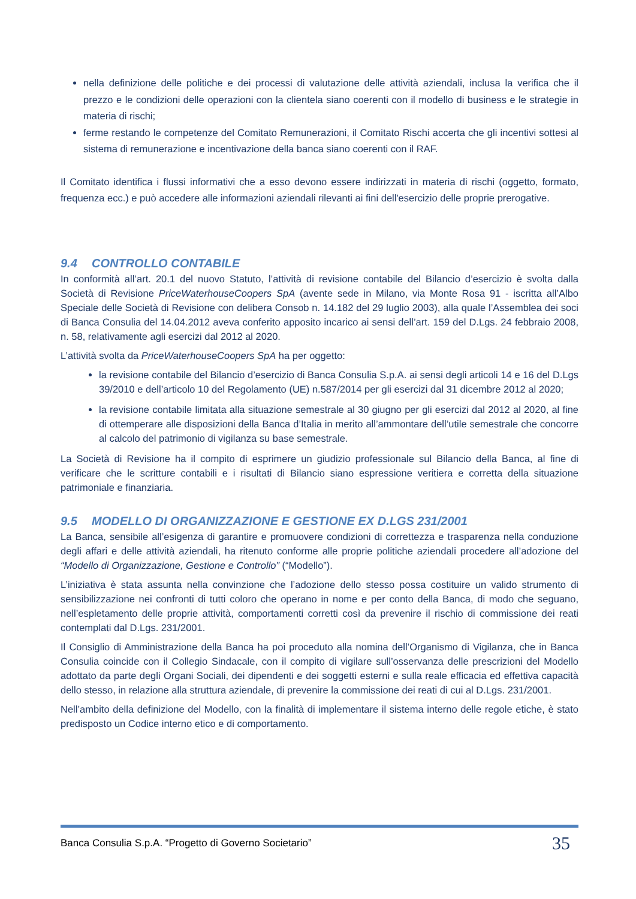nella definizione delle politiche e dei processi di valutazione delle attività aziendali, inclusa la verifica che il prezzo e le condizioni delle operazioni con la clientela siano coerenti con il modello di business e le strategie in materia di rischi;
ferme restando le competenze del Comitato Remunerazioni, il Comitato Rischi accerta che gli incentivi sottesi al sistema di remunerazione e incentivazione della banca siano coerenti con il RAF.
Il Comitato identifica i flussi informativi che a esso devono essere indirizzati in materia di rischi (oggetto, formato, frequenza ecc.) e può accedere alle informazioni aziendali rilevanti ai fini dell'esercizio delle proprie prerogative.
9.4 CONTROLLO CONTABILE
In conformità all’art. 20.1 del nuovo Statuto, l’attività di revisione contabile del Bilancio d’esercizio è svolta dalla Società di Revisione PriceWaterhouseCoopers SpA (avente sede in Milano, via Monte Rosa 91 - iscritta all’Albo Speciale delle Società di Revisione con delibera Consob n. 14.182 del 29 luglio 2003), alla quale l’Assemblea dei soci di Banca Consulia del 14.04.2012 aveva conferito apposito incarico ai sensi dell’art. 159 del D.Lgs. 24 febbraio 2008, n. 58, relativamente agli esercizi dal 2012 al 2020.
L’attività svolta da PriceWaterhouseCoopers SpA ha per oggetto:
la revisione contabile del Bilancio d’esercizio di Banca Consulia S.p.A. ai sensi degli articoli 14 e 16 del D.Lgs 39/2010 e dell’articolo 10 del Regolamento (UE) n.587/2014 per gli esercizi dal 31 dicembre 2012 al 2020;
la revisione contabile limitata alla situazione semestrale al 30 giugno per gli esercizi dal 2012 al 2020, al fine di ottemperare alle disposizioni della Banca d’Italia in merito all’ammontare dell’utile semestrale che concorre al calcolo del patrimonio di vigilanza su base semestrale.
La Società di Revisione ha il compito di esprimere un giudizio professionale sul Bilancio della Banca, al fine di verificare che le scritture contabili e i risultati di Bilancio siano espressione veritiera e corretta della situazione patrimoniale e finanziaria.
9.5 MODELLO DI ORGANIZZAZIONE E GESTIONE EX D.LGS 231/2001
La Banca, sensibile all’esigenza di garantire e promuovere condizioni di correttezza e trasparenza nella conduzione degli affari e delle attività aziendali, ha ritenuto conforme alle proprie politiche aziendali procedere all’adozione del “Modello di Organizzazione, Gestione e Controllo” (“Modello”).
L’iniziativa è stata assunta nella convinzione che l’adozione dello stesso possa costituire un valido strumento di sensibilizzazione nei confronti di tutti coloro che operano in nome e per conto della Banca, di modo che seguano, nell’espletamento delle proprie attività, comportamenti corretti così da prevenire il rischio di commissione dei reati contemplati dal D.Lgs. 231/2001.
Il Consiglio di Amministrazione della Banca ha poi proceduto alla nomina dell’Organismo di Vigilanza, che in Banca Consulia coincide con il Collegio Sindacale, con il compito di vigilare sull’osservanza delle prescrizioni del Modello adottato da parte degli Organi Sociali, dei dipendenti e dei soggetti esterni e sulla reale efficacia ed effettiva capacità dello stesso, in relazione alla struttura aziendale, di prevenire la commissione dei reati di cui al D.Lgs. 231/2001.
Nell’ambito della definizione del Modello, con la finalità di implementare il sistema interno delle regole etiche, è stato predisposto un Codice interno etico e di comportamento.
Banca Consulia S.p.A. “Progetto di Governo Societario” 35